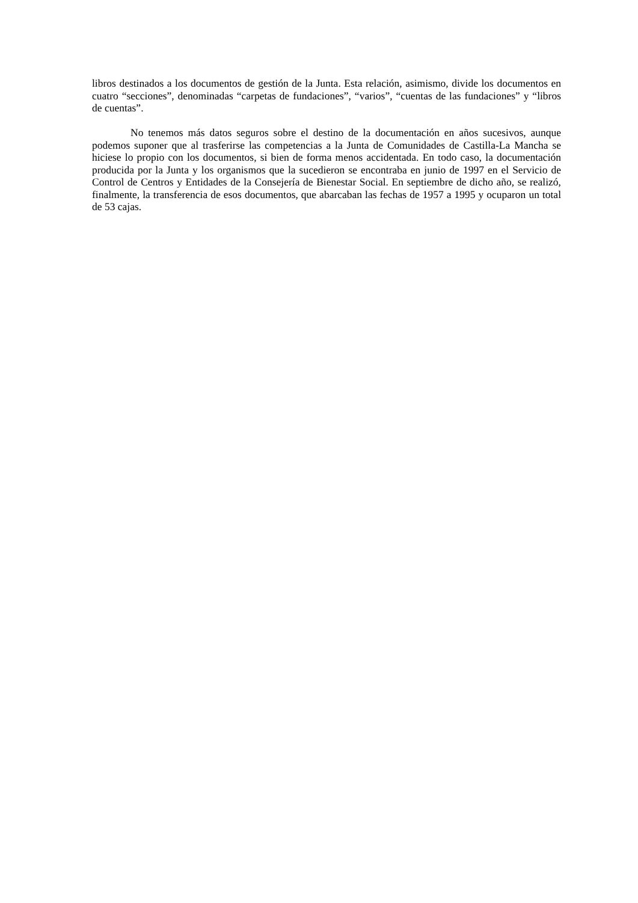libros destinados a los documentos de gestión de la Junta. Esta relación, asimismo, divide los documentos en cuatro “secciones”, denominadas “carpetas de fundaciones”, “varios”, “cuentas de las fundaciones” y “libros de cuentas”.
No tenemos más datos seguros sobre el destino de la documentación en años sucesivos, aunque podemos suponer que al trasferirse las competencias a la Junta de Comunidades de Castilla-La Mancha se hiciese lo propio con los documentos, si bien de forma menos accidentada. En todo caso, la documentación producida por la Junta y los organismos que la sucedieron se encontraba en junio de 1997 en el Servicio de Control de Centros y Entidades de la Consejería de Bienestar Social. En septiembre de dicho año, se realizó, finalmente, la transferencia de esos documentos, que abarcaban las fechas de 1957 a 1995 y ocuparon un total de 53 cajas.